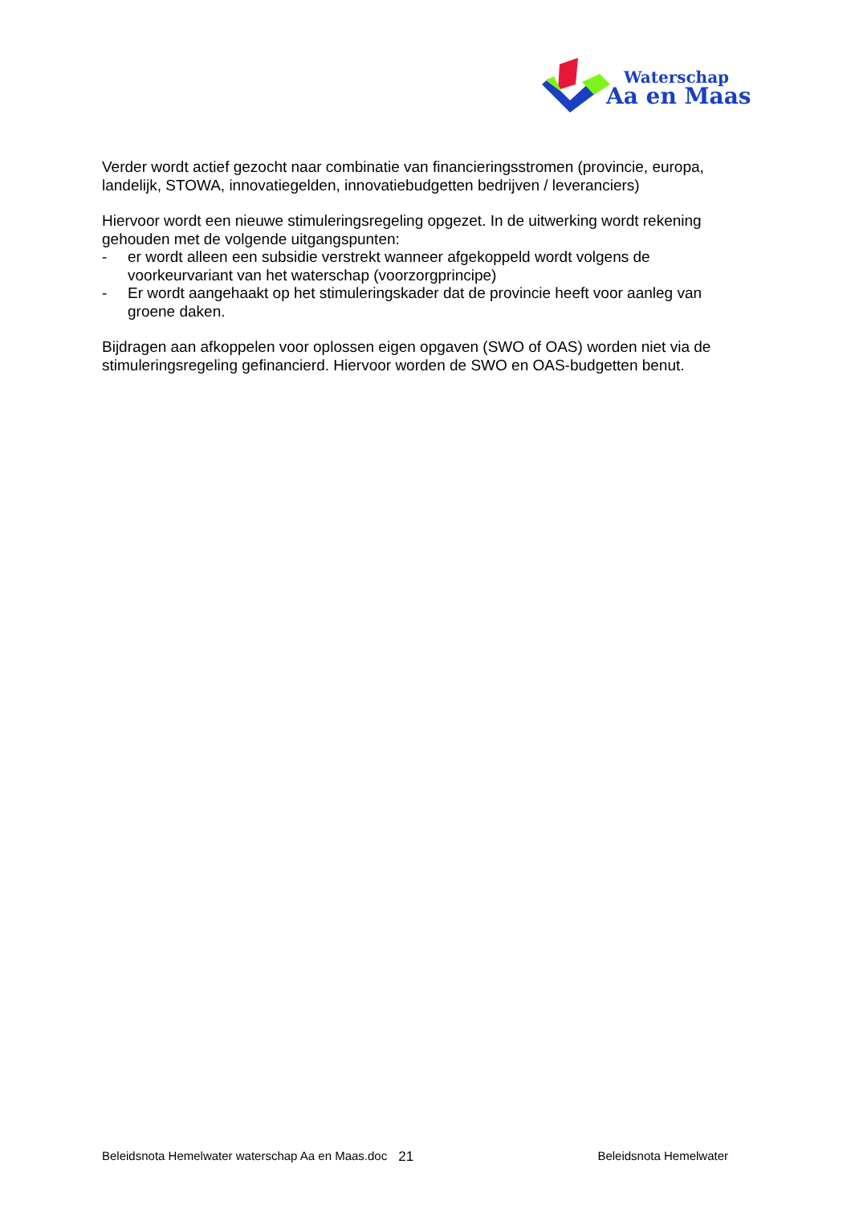Waterschap
Aa en Maas
Verder wordt actief gezocht naar combinatie van financieringsstromen (provincie, europa, landelijk, STOWA, innovatiegelden, innovatiebudgetten bedrijven / leveranciers)
Hiervoor wordt een nieuwe stimuleringsregeling opgezet. In de uitwerking wordt rekening gehouden met de volgende uitgangspunten:
- er wordt alleen een subsidie verstrekt wanneer afgekoppeld wordt volgens de voorkeurvariant van het waterschap (voorzorgprincipe)
- Er wordt aangehaakt op het stimuleringskader dat de provincie heeft voor aanleg van groene daken.
Bijdragen aan afkoppelen voor oplossen eigen opgaven (SWO of OAS) worden niet via de stimuleringsregeling gefinancierd. Hiervoor worden de SWO en OAS-budgetten benut.
Beleidsnota Hemelwater waterschap Aa en Maas.doc 21 Beleidsnota Hemelwater